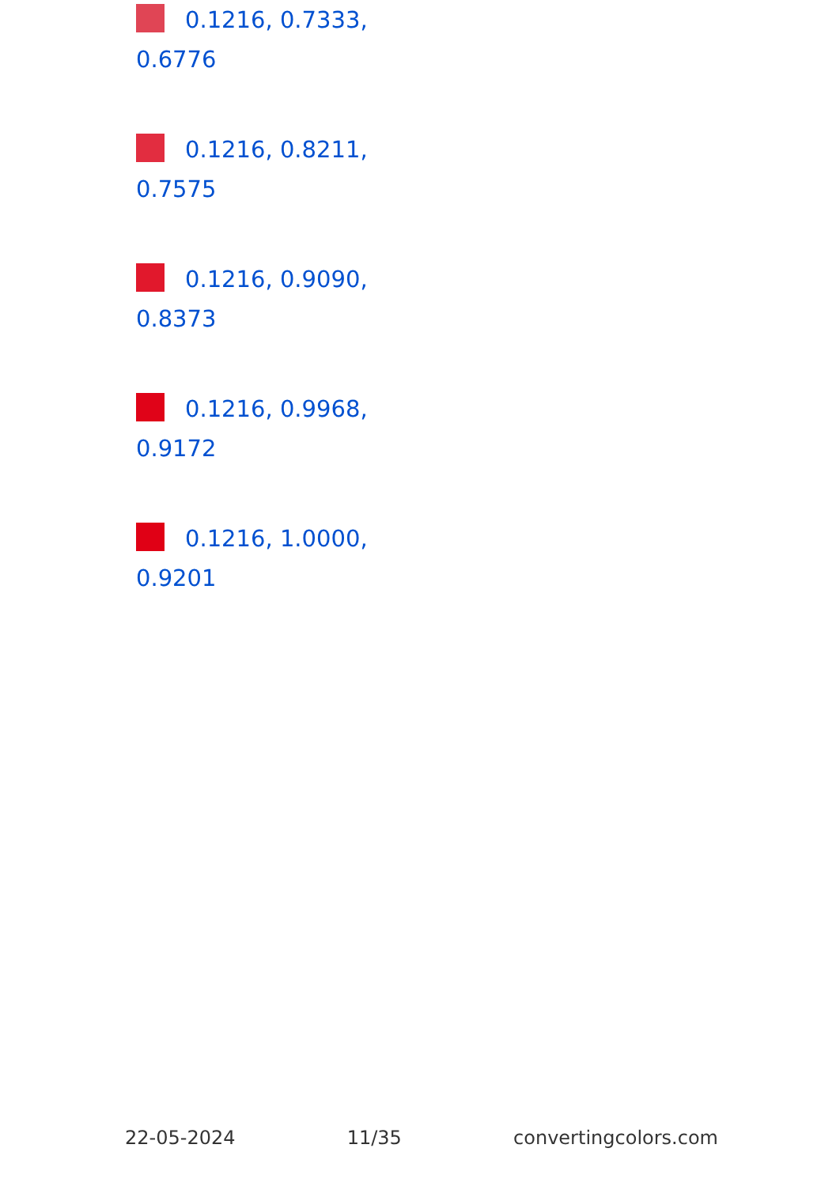0.1216, 0.7333, 0.6776
0.1216, 0.8211, 0.7575
0.1216, 0.9090, 0.8373
0.1216, 0.9968, 0.9172
0.1216, 1.0000, 0.9201
22-05-2024 11/35 convertingcolors.com